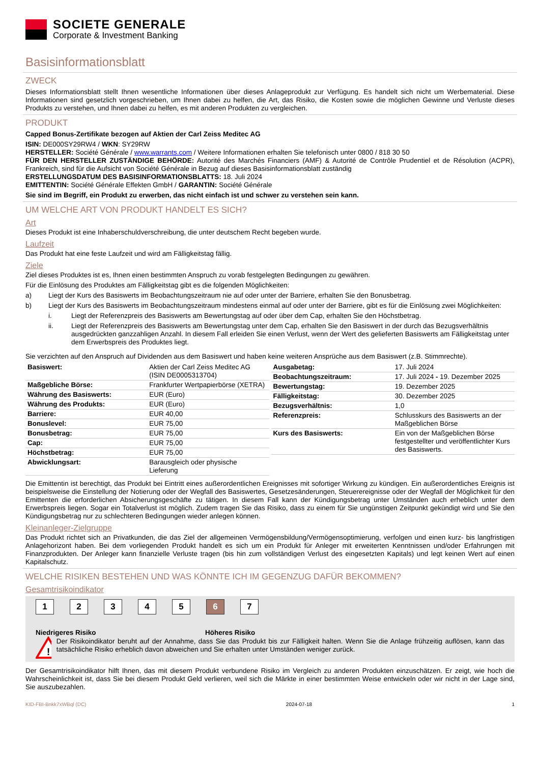SOCIETE GENERALE
Corporate & Investment Banking
Basisinformationsblatt
ZWECK
Dieses Informationsblatt stellt Ihnen wesentliche Informationen über dieses Anlageprodukt zur Verfügung. Es handelt sich nicht um Werbematerial. Diese Informationen sind gesetzlich vorgeschrieben, um Ihnen dabei zu helfen, die Art, das Risiko, die Kosten sowie die möglichen Gewinne und Verluste dieses Produkts zu verstehen, und Ihnen dabei zu helfen, es mit anderen Produkten zu vergleichen.
PRODUKT
Capped Bonus-Zertifikate bezogen auf Aktien der Carl Zeiss Meditec AG
ISIN: DE000SY29RW4 / WKN: SY29RW
HERSTELLER: Société Générale / www.warrants.com / Weitere Informationen erhalten Sie telefonisch unter 0800 / 818 30 50
FÜR DEN HERSTELLER ZUSTÄNDIGE BEHÖRDE: Autorité des Marchés Financiers (AMF) & Autorité de Contrôle Prudentiel et de Résolution (ACPR), Frankreich, sind für die Aufsicht von Société Générale in Bezug auf dieses Basisinformationsblatt zuständig
ERSTELLUNGSDATUM DES BASISINFORMATIONSBLATTS: 18. Juli 2024
EMITTENTIN: Société Générale Effekten GmbH / GARANTIN: Société Générale
Sie sind im Begriff, ein Produkt zu erwerben, das nicht einfach ist und schwer zu verstehen sein kann.
UM WELCHE ART VON PRODUKT HANDELT ES SICH?
Art
Dieses Produkt ist eine Inhaberschuldverschreibung, die unter deutschem Recht begeben wurde.
Laufzeit
Das Produkt hat eine feste Laufzeit und wird am Fälligkeitstag fällig.
Ziele
Ziel dieses Produktes ist es, Ihnen einen bestimmten Anspruch zu vorab festgelegten Bedingungen zu gewähren.
Für die Einlösung des Produktes am Fälligkeitstag gibt es die folgenden Möglichkeiten:
a) Liegt der Kurs des Basiswerts im Beobachtungszeitraum nie auf oder unter der Barriere, erhalten Sie den Bonusbetrag.
b) Liegt der Kurs des Basiswerts im Beobachtungszeitraum mindestens einmal auf oder unter der Barriere, gibt es für die Einlösung zwei Möglichkeiten:
i. Liegt der Referenzpreis des Basiswerts am Bewertungstag auf oder über dem Cap, erhalten Sie den Höchstbetrag.
ii. Liegt der Referenzpreis des Basiswerts am Bewertungstag unter dem Cap, erhalten Sie den Basiswert in der durch das Bezugsverhältnis ausgedrückten ganzzahligen Anzahl. In diesem Fall erleiden Sie einen Verlust, wenn der Wert des gelieferten Basiswerts am Fälligkeitstag unter dem Erwerbspreis des Produktes liegt.
Sie verzichten auf den Anspruch auf Dividenden aus dem Basiswert und haben keine weiteren Ansprüche aus dem Basiswert (z.B. Stimmrechte).
| Basiswert: | Aktien der Carl Zeiss Meditec AG (ISIN DE0005313704) |
| Maßgebliche Börse: | Frankfurter Wertpapierbörse (XETRA) |
| Währung des Basiswerts: | EUR (Euro) |
| Währung des Produkts: | EUR (Euro) |
| Barriere: | EUR 40,00 |
| Bonuslevel: | EUR 75,00 |
| Bonusbetrag: | EUR 75,00 |
| Cap: | EUR 75,00 |
| Höchstbetrag: | EUR 75,00 |
| Abwicklungsart: | Barausgleich oder physische Lieferung |
| Ausgabetag: | 17. Juli 2024 |
| Beobachtungszeitraum: | 17. Juli 2024 - 19. Dezember 2025 |
| Bewertungstag: | 19. Dezember 2025 |
| Fälligkeitstag: | 30. Dezember 2025 |
| Bezugsverhältnis: | 1,0 |
| Referenzpreis: | Schlusskurs des Basiswerts an der Maßgeblichen Börse |
| Kurs des Basiswerts: | Ein von der Maßgeblichen Börse festgestellter und veröffentlichter Kurs des Basiswerts. |
Die Emittentin ist berechtigt, das Produkt bei Eintritt eines außerordentlichen Ereignisses mit sofortiger Wirkung zu kündigen. Ein außerordentliches Ereignis ist beispielsweise die Einstellung der Notierung oder der Wegfall des Basiswertes, Gesetzesänderungen, Steuerereignisse oder der Wegfall der Möglichkeit für den Emittenten die erforderlichen Absicherungsgeschäfte zu tätigen. In diesem Fall kann der Kündigungsbetrag unter Umständen auch erheblich unter dem Erwerbspreis liegen. Sogar ein Totalverlust ist möglich. Zudem tragen Sie das Risiko, dass zu einem für Sie ungünstigen Zeitpunkt gekündigt wird und Sie den Kündigungsbetrag nur zu schlechteren Bedingungen wieder anlegen können.
Kleinanleger-Zielgruppe
Das Produkt richtet sich an Privatkunden, die das Ziel der allgemeinen Vermögensbildung/Vermögensoptimierung, verfolgen und einen kurz- bis langfristigen Anlagehorizont haben. Bei dem vorliegenden Produkt handelt es sich um ein Produkt für Anleger mit erweiterten Kenntnissen und/oder Erfahrungen mit Finanzprodukten. Der Anleger kann finanzielle Verluste tragen (bis hin zum vollständigen Verlust des eingesetzten Kapitals) und legt keinen Wert auf einen Kapitalschutz.
WELCHE RISIKEN BESTEHEN UND WAS KÖNNTE ICH IM GEGENZUG DAFÜR BEKOMMEN?
Gesamtrisikoindikator
1 2 3 4 5 6 7
Niedrigeres Risiko Höheres Risiko
!
Der Risikoindikator beruht auf der Annahme, dass Sie das Produkt bis zur Fälligkeit halten. Wenn Sie die Anlage frühzeitig auflösen, kann das tatsächliche Risiko erheblich davon abweichen und Sie erhalten unter Umständen weniger zurück.
Der Gesamtrisikoindikator hilft Ihnen, das mit diesem Produkt verbundene Risiko im Vergleich zu anderen Produkten einzuschätzen. Er zeigt, wie hoch die Wahrscheinlichkeit ist, dass Sie bei diesem Produkt Geld verlieren, weil sich die Märkte in einer bestimmten Weise entwickeln oder wir nicht in der Lage sind, Sie auszubezahlen.
KID-FBI-Bnkk7xWBql (DC) 2024-07-18 1